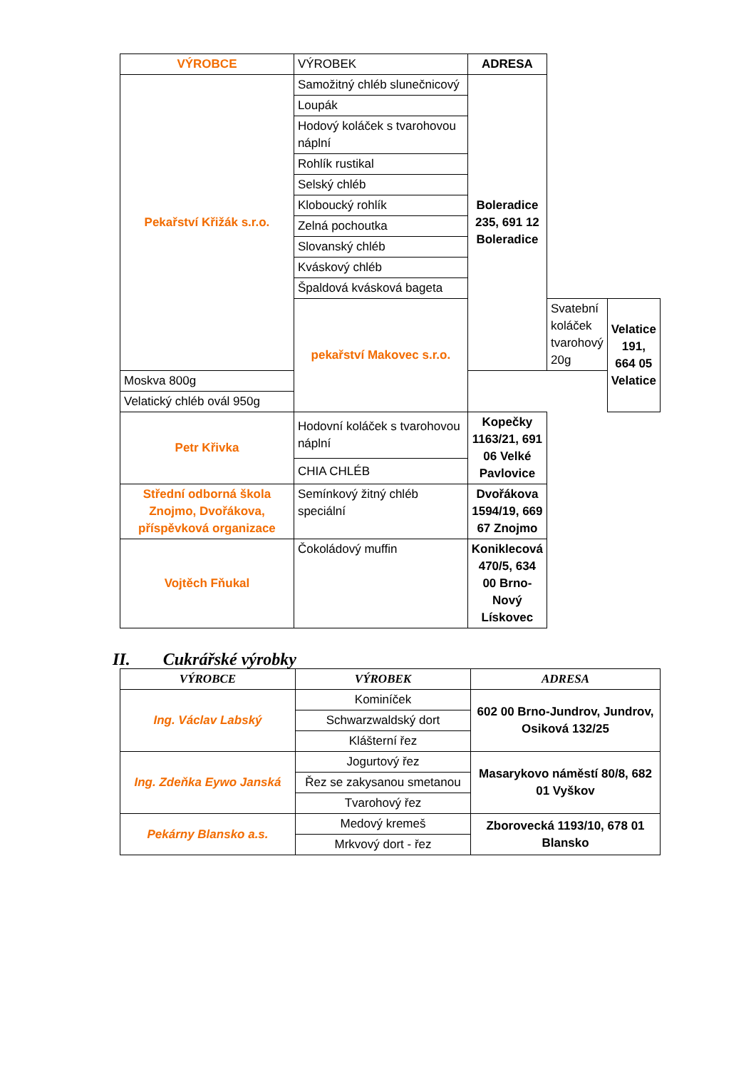| VÝROBCE | VÝROBEK | ADRESA | | |
| --- | --- | --- | --- | --- |
| Pekařství Křižák s.r.o. | Samožitný chléb slunečnicový | Boleradice 235, 691 12 Boleradice | | |
| | Loupák | | | |
| | Hodový koláček s tvarohovou náplní | | | |
| | Rohlík rustikal | | | |
| | Selský chléb | | | |
| | Kloboucký rohlík | | | |
| | Zelná pochoutka | | | |
| | Slovanský chléb | | | |
| | Kváskový chléb | | | |
| | Špaldová kvásková bageta | | | |
| | pekařství Makovec s.r.o. | | Svatební koláček tvarohový 20g | Velatice 191, 664 05 Velatice |
| Moskva 800g | | | | |
| Velatický chléb ovál 950g | | | | |
| Petr Křivka | Hodovní koláček s tvarohovou náplní | Kopečky 1163/21, 691 06 Velké Pavlovice | | |
| | CHIA CHLÉB | | | |
| Střední odborná škola Znojmo, Dvořákova, příspěvková organizace | Semínkový žitný chléb speciální | Dvořákova 1594/19, 669 67 Znojmo | | |
| Vojtěch Fňukal | Čokoládový muffin | Koniklecová 470/5, 634 00 Brno-Nový Lískovec | | |
II. Cukrářské výrobky
| VÝROBCE | VÝROBEK | ADRESA |
| --- | --- | --- |
| Ing. Václav Labský | Kominíček | 602 00 Brno-Jundrov, Jundrov, Osiková 132/25 |
| | Schwarzwaldský dort | |
| | Klášterní řez | |
| Ing. Zdeňka Eywo Janská | Jogurtový řez | Masarykovo náměstí 80/8, 682 01 Vyškov |
| | Řez se zakysanou smetanou | |
| | Tvarohový řez | |
| Pekárny Blansko a.s. | Medový kremeš | Zborovecká 1193/10, 678 01 Blansko |
| | Mrkvový dort - řez | |